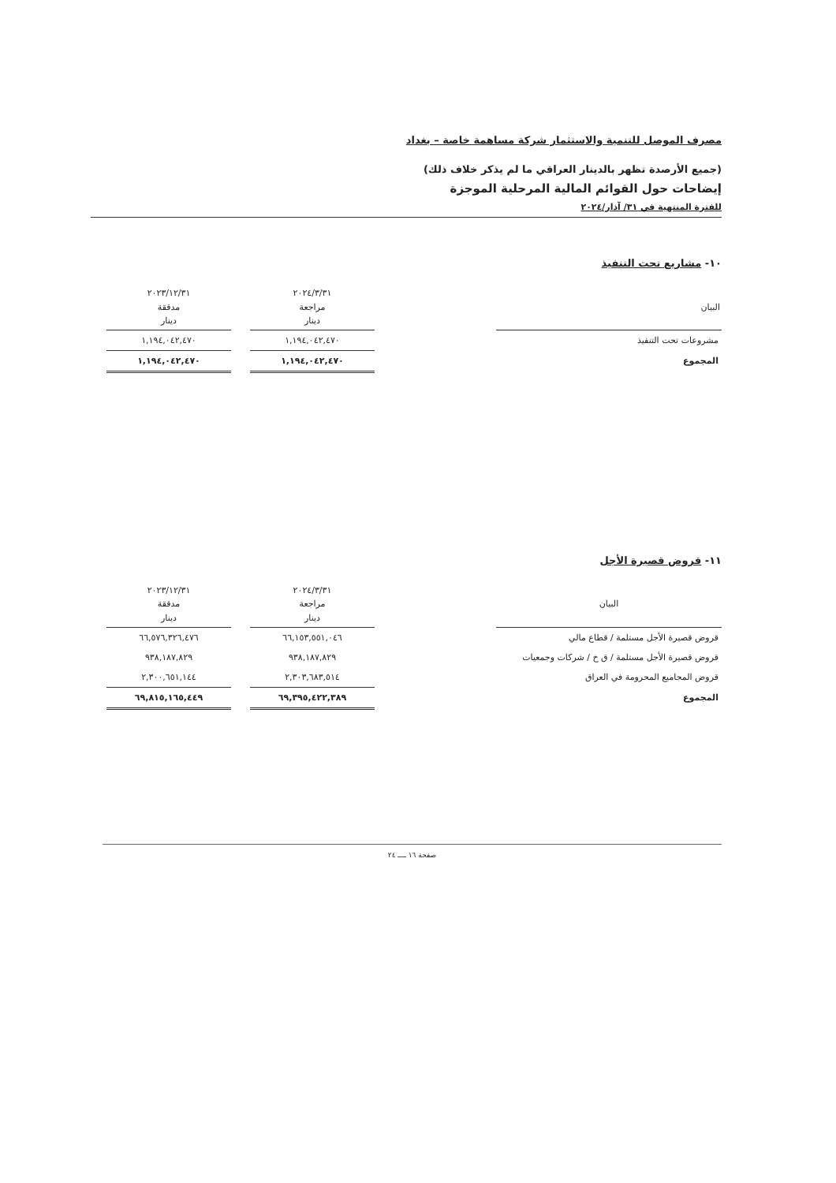مصرف الموصل للتنمية والاستثمار شركة مساهمة خاصة – بغداد
(جميع الأرصدة تظهر بالدينار العراقي ما لم يذكر خلاف ذلك)
إيضاحات حول القوائم المالية المرحلية الموجزة
للفترة المنتهية في ٣١/ آذار/٢٠٢٤
١٠- مشاريع تحت التنفيذ
| البيان | | ٢٠٢٤/٣/٣١ مراجعة دينار | | ٢٠٢٣/١٢/٣١ مدققة دينار |
| --- | --- | --- | --- | --- |
| مشروعات تحت التنفيذ | | ١,١٩٤,٠٤٢,٤٧٠ | | ١,١٩٤,٠٤٢,٤٧٠ |
| المجموع | | ١,١٩٤,٠٤٢,٤٧٠ | | ١,١٩٤,٠٤٢,٤٧٠ |
١١- قروض قصيرة الأجل
| البيان | | ٢٠٢٤/٣/٣١ مراجعة دينار | | ٢٠٢٣/١٢/٣١ مدققة دينار |
| --- | --- | --- | --- | --- |
| قروض قصيرة الأجل مستلمة / قطاع مالي | | ٦٦,١٥٣,٥٥١,٠٤٦ | | ٦٦,٥٧٦,٣٢٦,٤٧٦ |
| قروض قصيرة الأجل مستلمة / ق خ / شركات وجمعيات | | ٩٣٨,١٨٧,٨٢٩ | | ٩٣٨,١٨٧,٨٢٩ |
| قروض المجاميع المحرومة في العراق | | ٢,٣٠٣,٦٨٣,٥١٤ | | ٢,٣٠٠,٦٥١,١٤٤ |
| المجموع | | ٦٩,٣٩٥,٤٢٢,٣٨٩ | | ٦٩,٨١٥,١٦٥,٤٤٩ |
صفحة ١٦ ــــ ٢٤